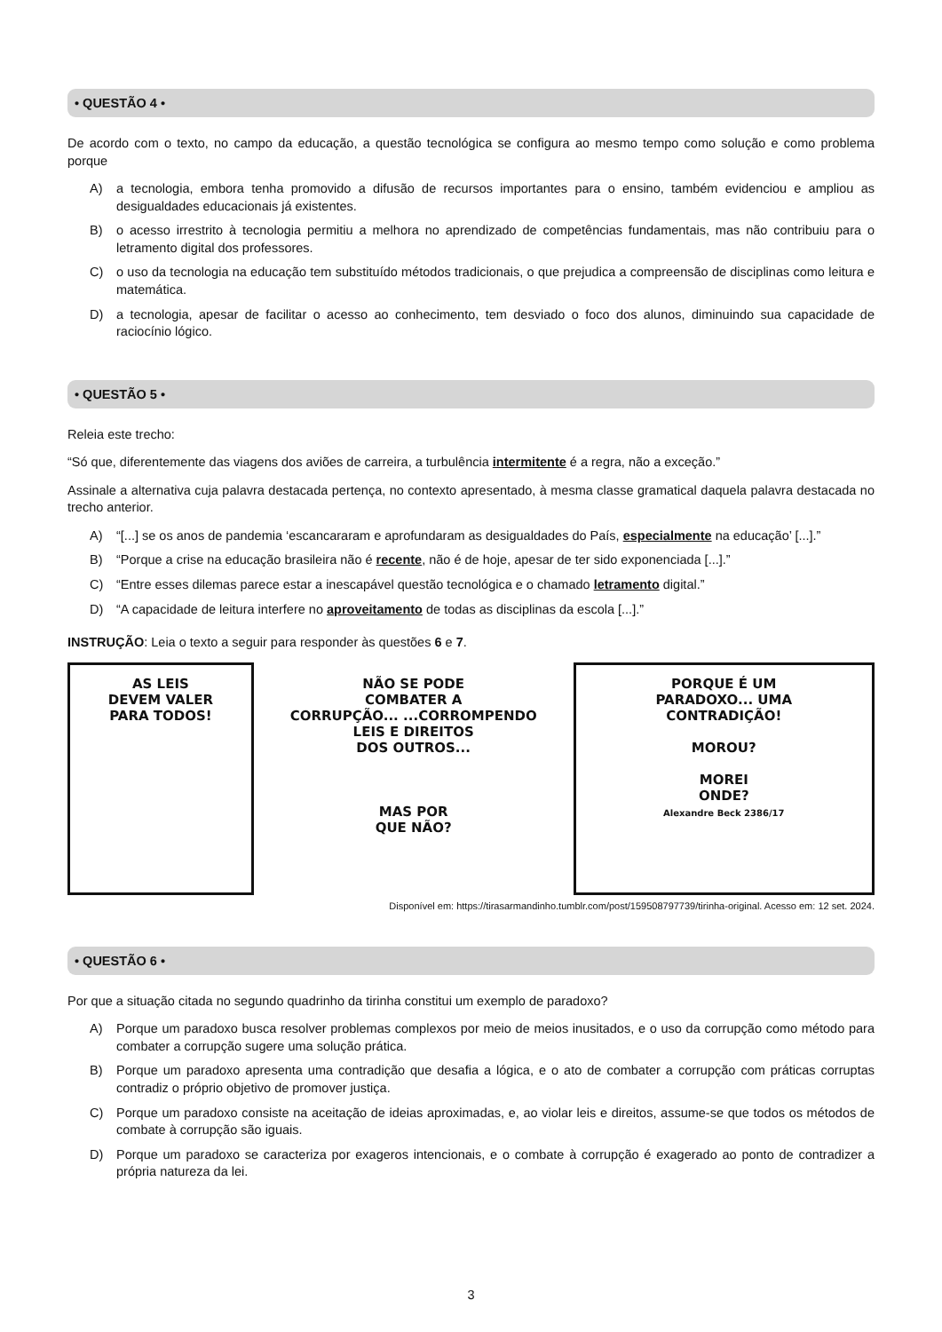• QUESTÃO 4 •
De acordo com o texto, no campo da educação, a questão tecnológica se configura ao mesmo tempo como solução e como problema porque
A) a tecnologia, embora tenha promovido a difusão de recursos importantes para o ensino, também evidenciou e ampliou as desigualdades educacionais já existentes.
B) o acesso irrestrito à tecnologia permitiu a melhora no aprendizado de competências fundamentais, mas não contribuiu para o letramento digital dos professores.
C) o uso da tecnologia na educação tem substituído métodos tradicionais, o que prejudica a compreensão de disciplinas como leitura e matemática.
D) a tecnologia, apesar de facilitar o acesso ao conhecimento, tem desviado o foco dos alunos, diminuindo sua capacidade de raciocínio lógico.
• QUESTÃO 5 •
Releia este trecho:
“Só que, diferentemente das viagens dos aviões de carreira, a turbulência intermitente é a regra, não a exceção.”
Assinale a alternativa cuja palavra destacada pertença, no contexto apresentado, à mesma classe gramatical daquela palavra destacada no trecho anterior.
A) “[...] se os anos de pandemia ‘escancararam e aprofundaram as desigualdades do País, especialmente na educação’ [...].”
B) “Porque a crise na educação brasileira não é recente, não é de hoje, apesar de ter sido exponenciada [...].”
C) “Entre esses dilemas parece estar a inescapável questão tecnológica e o chamado letramento digital.”
D) “A capacidade de leitura interfere no aproveitamento de todas as disciplinas da escola [...].”
INSTRUÇÃO: Leia o texto a seguir para responder às questões 6 e 7.
AS LEIS
DEVEM VALER
PARA TODOS!
NÃO SE PODE
COMBATER A
CORRUPÇÃO... ...CORROMPENDO
LEIS E DIREITOS
DOS OUTROS...
MAS POR
QUE NÃO?
PORQUE É UM
PARADOXO... UMA
CONTRADIÇÃO!
MOROU?
MOREI
ONDE?
Alexandre Beck 2386/17
Disponível em: https://tirasarmandinho.tumblr.com/post/159508797739/tirinha-original. Acesso em: 12 set. 2024.
• QUESTÃO 6 •
Por que a situação citada no segundo quadrinho da tirinha constitui um exemplo de paradoxo?
A) Porque um paradoxo busca resolver problemas complexos por meio de meios inusitados, e o uso da corrupção como método para combater a corrupção sugere uma solução prática.
B) Porque um paradoxo apresenta uma contradição que desafia a lógica, e o ato de combater a corrupção com práticas corruptas contradiz o próprio objetivo de promover justiça.
C) Porque um paradoxo consiste na aceitação de ideias aproximadas, e, ao violar leis e direitos, assume-se que todos os métodos de combate à corrupção são iguais.
D) Porque um paradoxo se caracteriza por exageros intencionais, e o combate à corrupção é exagerado ao ponto de contradizer a própria natureza da lei.
3